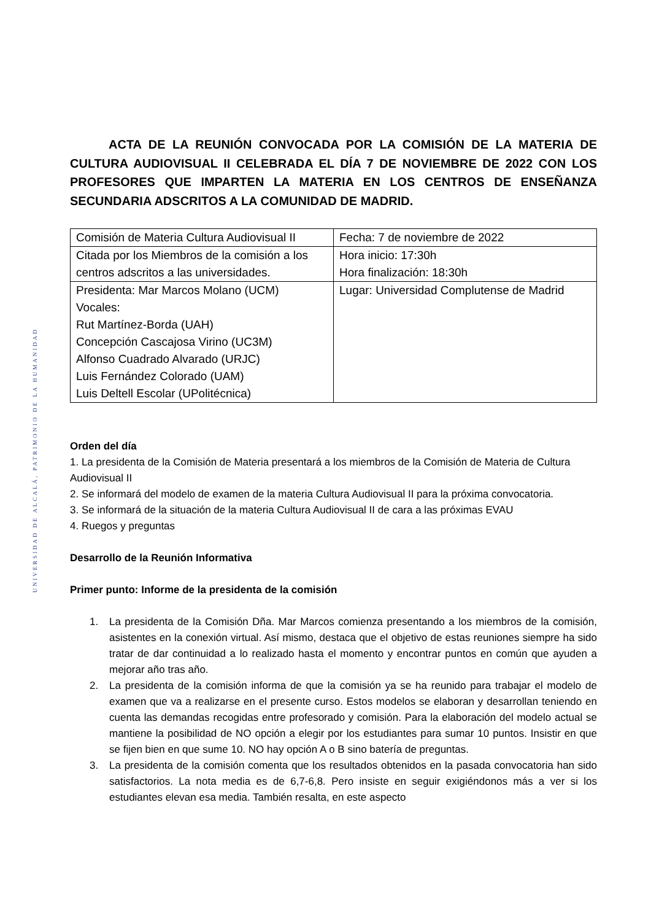UNIVERSIDAD DE ALCALÁ, PATRIMONIO DE LA HUMANIDAD
ACTA DE LA REUNIÓN CONVOCADA POR LA COMISIÓN DE LA MATERIA DE CULTURA AUDIOVISUAL II CELEBRADA EL DÍA 7 DE NOVIEMBRE DE 2022 CON LOS PROFESORES QUE IMPARTEN LA MATERIA EN LOS CENTROS DE ENSEÑANZA SECUNDARIA ADSCRITOS A LA COMUNIDAD DE MADRID.
| Comisión de Materia Cultura Audiovisual II | Fecha: 7 de noviembre de 2022 |
| Citada por los Miembros de la comisión a los centros adscritos a las universidades. | Hora inicio: 17:30h Hora finalización: 18:30h |
| Presidenta: Mar Marcos Molano (UCM) Vocales: Rut Martínez-Borda (UAH) Concepción Cascajosa Virino (UC3M) Alfonso Cuadrado Alvarado (URJC) Luis Fernández Colorado (UAM) Luis Deltell Escolar (UPolitécnica) | Lugar: Universidad Complutense de Madrid |
Orden del día
1. La presidenta de la Comisión de Materia presentará a los miembros de la Comisión de Materia de Cultura Audiovisual II
2. Se informará del modelo de examen de la materia Cultura Audiovisual II para la próxima convocatoria.
3. Se informará de la situación de la materia Cultura Audiovisual II de cara a las próximas EVAU
4. Ruegos y preguntas
Desarrollo de la Reunión Informativa
Primer punto: Informe de la presidenta de la comisión
1. La presidenta de la Comisión Dña. Mar Marcos comienza presentando a los miembros de la comisión, asistentes en la conexión virtual. Así mismo, destaca que el objetivo de estas reuniones siempre ha sido tratar de dar continuidad a lo realizado hasta el momento y encontrar puntos en común que ayuden a mejorar año tras año.
2. La presidenta de la comisión informa de que la comisión ya se ha reunido para trabajar el modelo de examen que va a realizarse en el presente curso. Estos modelos se elaboran y desarrollan teniendo en cuenta las demandas recogidas entre profesorado y comisión. Para la elaboración del modelo actual se mantiene la posibilidad de NO opción a elegir por los estudiantes para sumar 10 puntos. Insistir en que se fijen bien en que sume 10. NO hay opción A o B sino batería de preguntas.
3. La presidenta de la comisión comenta que los resultados obtenidos en la pasada convocatoria han sido satisfactorios. La nota media es de 6,7-6,8. Pero insiste en seguir exigiéndonos más a ver si los estudiantes elevan esa media. También resalta, en este aspecto